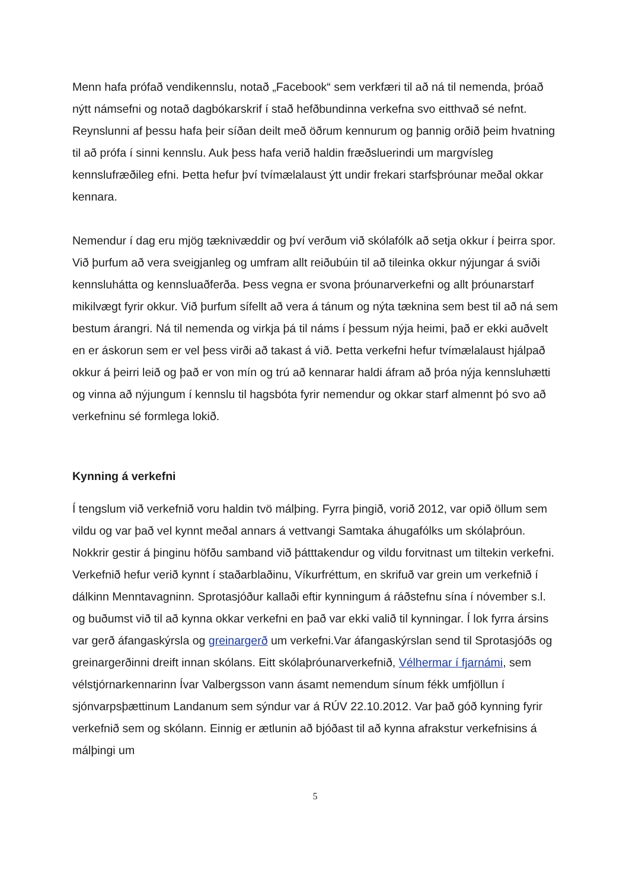Menn hafa prófað vendikennslu, notað „Facebook“ sem verkfæri til að ná til nemenda, þróað nýtt námsefni og notað dagbókarskrif í stað hefðbundinna verkefna svo eitthvað sé nefnt. Reynslunni af þessu hafa þeir síðan deilt með öðrum kennurum og þannig orðið þeim hvatning til að prófa í sinni kennslu. Auk þess hafa verið haldin fræðsluerindi um margvísleg kennslufræðileg efni. Þetta hefur því tvímælalaust ýtt undir frekari starfsþróunar meðal okkar kennara.
Nemendur í dag eru mjög tæknivæddir og því verðum við skólafólk að setja okkur í þeirra spor. Við þurfum að vera sveigjanleg og umfram allt reiðubúin til að tileinka okkur nýjungar á sviði kennsluhátta og kennsluaðferða. Þess vegna er svona þróunarverkefni og allt þróunarstarf mikilvægt fyrir okkur. Við þurfum sífellt að vera á tánum og nýta tæknina sem best til að ná sem bestum árangri. Ná til nemenda og virkja þá til náms í þessum nýja heimi, það er ekki auðvelt en er áskorun sem er vel þess virði að takast á við. Þetta verkefni hefur tvímælalaust hjálpað okkur á þeirri leið og það er von mín og trú að kennarar haldi áfram að þróa nýja kennsluhætti og vinna að nýjungum í kennslu til hagsbóta fyrir nemendur og okkar starf almennt þó svo að verkefninu sé formlega lokið.
Kynning á verkefni
Í tengslum við verkefnið voru haldin tvö málþing. Fyrra þingið, vorið 2012, var opið öllum sem vildu og var það vel kynnt meðal annars á vettvangi Samtaka áhugafólks um skólaþróun. Nokkrir gestir á þinginu höfðu samband við þátttakendur og vildu forvitnast um tiltekin verkefni. Verkefnið hefur verið kynnt í staðarblaðinu, Víkurfréttum, en skrifuð var grein um verkefnið í dálkinn Menntavagninn. Sprotasjóður kallaði eftir kynningum á ráðstefnu sína í nóvember s.l. og buðumst við til að kynna okkar verkefni en það var ekki valið til kynningar. Í lok fyrra ársins var gerð áfangaskýrsla og greinargerð um verkefni.Var áfangaskýrslan send til Sprotasjóðs og greinargerðinni dreift innan skólans. Eitt skólaþróunarverkefnið, Vélhermar í fjarnámi, sem vélstjórnarkennarinn Ívar Valbergsson vann ásamt nemendum sínum fékk umfjöllun í sjónvarpsþættinum Landanum sem sýndur var á RÚV 22.10.2012. Var það góð kynning fyrir verkefnið sem og skólann. Einnig er ætlunin að bjóðast til að kynna afrakstur verkefnisins á málþingi um
5